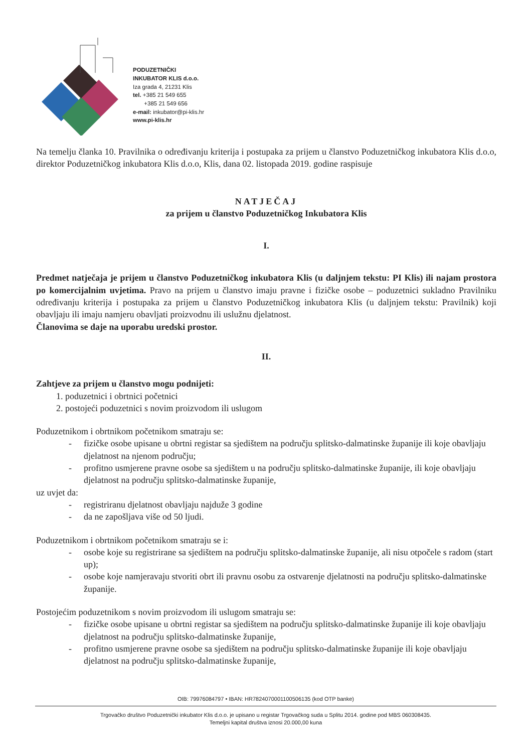PODUZETNIČKI
INKUBATOR KLIS d.o.o.
Iza grada 4, 21231 Klis
tel. +385 21 549 655
+385 21 549 656
e-mail: inkubator@pi-klis.hr
www.pi-klis.hr
Na temelju članka 10. Pravilnika o određivanju kriterija i postupaka za prijem u članstvo Poduzetničkog inkubatora Klis d.o.o, direktor Poduzetničkog inkubatora Klis d.o.o, Klis, dana 02. listopada 2019. godine raspisuje
NATJEČAJ
za prijem u članstvo Poduzetničkog Inkubatora Klis
I.
Predmet natječaja je prijem u članstvo Poduzetničkog inkubatora Klis (u daljnjem tekstu: PI Klis) ili najam prostora po komercijalnim uvjetima. Pravo na prijem u članstvo imaju pravne i fizičke osobe – poduzetnici sukladno Pravilniku određivanju kriterija i postupaka za prijem u članstvo Poduzetničkog inkubatora Klis (u daljnjem tekstu: Pravilnik) koji obavljaju ili imaju namjeru obavljati proizvodnu ili uslužnu djelatnost.
Članovima se daje na uporabu uredski prostor.
II.
Zahtjeve za prijem u članstvo mogu podnijeti:
1. poduzetnici i obrtnici početnici
2. postojeći poduzetnici s novim proizvodom ili uslugom
Poduzetnikom i obrtnikom početnikom smatraju se:
- fizičke osobe upisane u obrtni registar sa sjedištem na području splitsko-dalmatinske županije ili koje obavljaju djelatnost na njenom području;
- profitno usmjerene pravne osobe sa sjedištem u na području splitsko-dalmatinske županije, ili koje obavljaju djelatnost na području splitsko-dalmatinske županije,
uz uvjet da:
- registriranu djelatnost obavljaju najduže 3 godine
- da ne zapošljava više od 50 ljudi.
Poduzetnikom i obrtnikom početnikom smatraju se i:
- osobe koje su registrirane sa sjedištem na području splitsko-dalmatinske županije, ali nisu otpočele s radom (start up);
- osobe koje namjeravaju stvoriti obrt ili pravnu osobu za ostvarenje djelatnosti na području splitsko-dalmatinske županije.
Postojećim poduzetnikom s novim proizvodom ili uslugom smatraju se:
- fizičke osobe upisane u obrtni registar sa sjedištem na području splitsko-dalmatinske županije ili koje obavljaju djelatnost na području splitsko-dalmatinske županije,
- profitno usmjerene pravne osobe sa sjedištem na području splitsko-dalmatinske županije ili koje obavljaju djelatnost na području splitsko-dalmatinske županije,
OIB: 79976084797 • IBAN: HR7824070001100506135 (kod OTP banke)
Trgovačko društvo Poduzetnički inkubator Klis d.o.o. je upisano u registar Trgovačkog suda u Splitu 2014. godine pod MBS 060308435.
Temeljni kapital društva iznosi 20.000,00 kuna